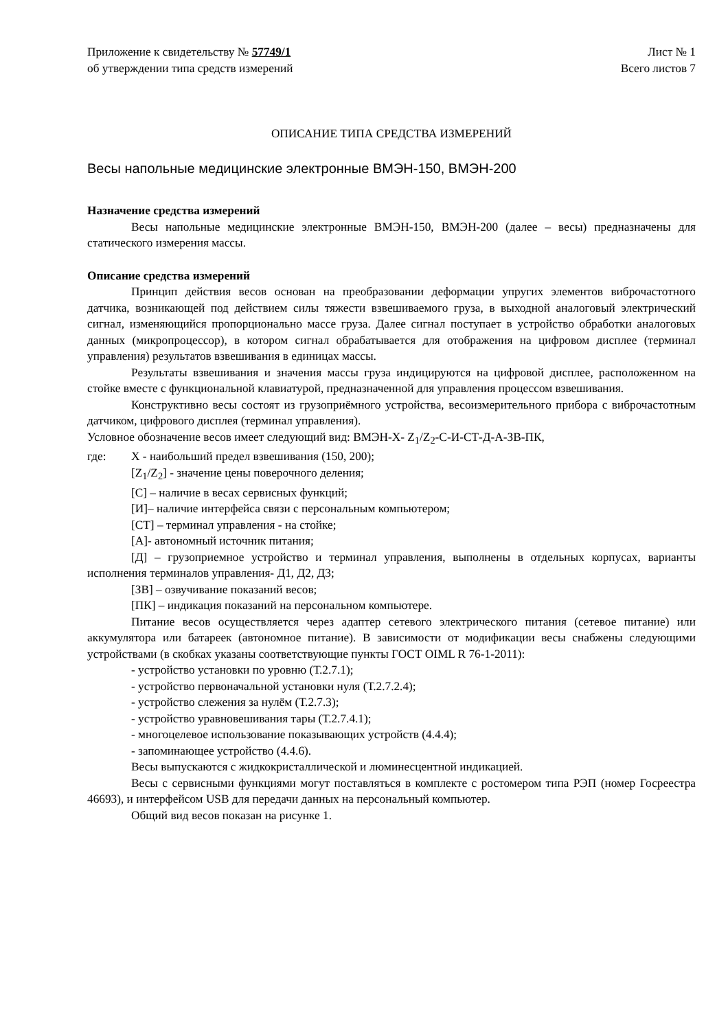Приложение к свидетельству № 57749/1
об утверждении типа средств измерений
Лист № 1
Всего листов 7
ОПИСАНИЕ ТИПА СРЕДСТВА ИЗМЕРЕНИЙ
Весы напольные медицинские электронные ВМЭН-150, ВМЭН-200
Назначение средства измерений
Весы напольные медицинские электронные ВМЭН-150, ВМЭН-200 (далее – весы) предназначены для статического измерения массы.
Описание средства измерений
Принцип действия весов основан на преобразовании деформации упругих элементов виброчастотного датчика, возникающей под действием силы тяжести взвешиваемого груза, в выходной аналоговый электрический сигнал, изменяющийся пропорционально массе груза. Далее сигнал поступает в устройство обработки аналоговых данных (микропроцессор), в котором сигнал обрабатывается для отображения на цифровом дисплее (терминал управления) результатов взвешивания в единицах массы.
Результаты взвешивания и значения массы груза индицируются на цифровой дисплее, расположенном на стойке вместе с функциональной клавиатурой, предназначенной для управления процессом взвешивания.
Конструктивно весы состоят из грузоприёмного устройства, весоизмерительного прибора с виброчастотным датчиком, цифрового дисплея (терминал управления).
Условное обозначение весов имеет следующий вид: ВМЭН-Х- Z<sub>1</sub>/Z<sub>2</sub>-С-И-СТ-Д-А-ЗВ-ПК,
где: Х - наибольший предел взвешивания (150, 200);
[Z<sub>1</sub>/Z<sub>2</sub>] - значение цены поверочного деления;
[С] – наличие в весах сервисных функций;
[И]– наличие интерфейса связи с персональным компьютером;
[СТ] – терминал управления - на стойке;
[А]- автономный источник питания;
[Д] – грузоприемное устройство и терминал управления, выполнены в отдельных корпусах, варианты исполнения терминалов управления- Д1, Д2, Д3;
[ЗВ] – озвучивание показаний весов;
[ПК] – индикация показаний на персональном компьютере.
Питание весов осуществляется через адаптер сетевого электрического питания (сетевое питание) или аккумулятора или батареек (автономное питание). В зависимости от модификации весы снабжены следующими устройствами (в скобках указаны соответствующие пункты ГОСТ OIML R 76-1-2011):
- устройство установки по уровню (Т.2.7.1);
- устройство первоначальной установки нуля (Т.2.7.2.4);
- устройство слежения за нулём (Т.2.7.3);
- устройство уравновешивания тары (Т.2.7.4.1);
- многоцелевое использование показывающих устройств (4.4.4);
- запоминающее устройство (4.4.6).
Весы выпускаются с жидкокристаллической и люминесцентной индикацией.
Весы с сервисными функциями могут поставляться в комплекте с ростомером типа РЭП (номер Госреестра 46693), и интерфейсом USB для передачи данных на персональный компьютер.
Общий вид весов показан на рисунке 1.